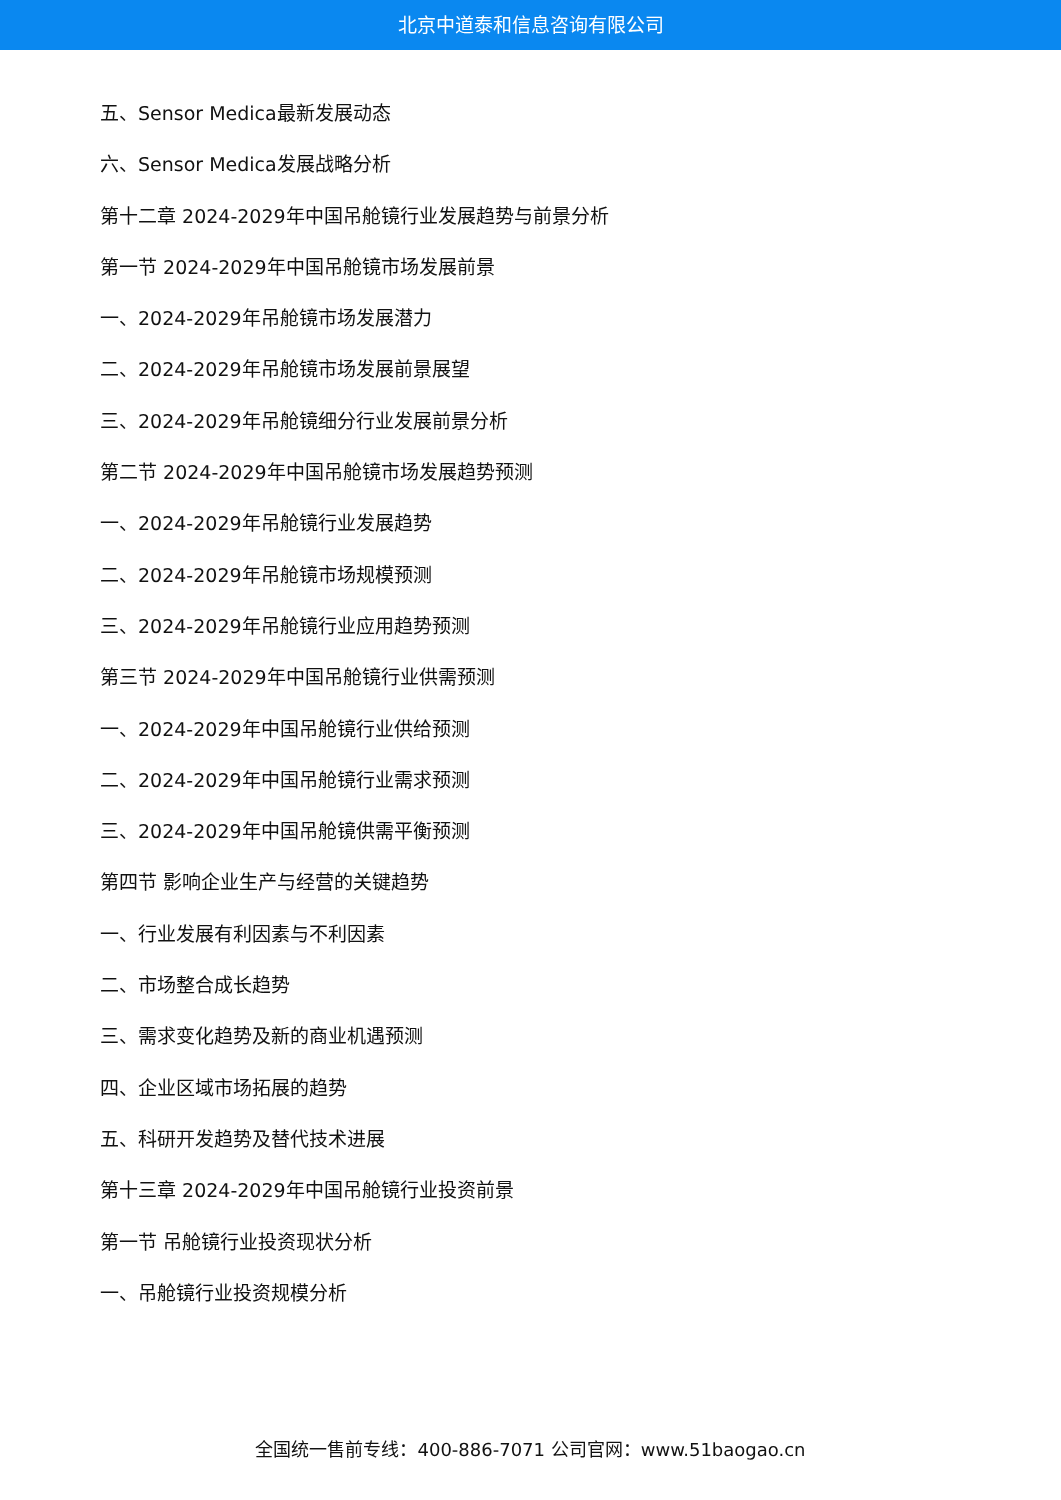北京中道泰和信息咨询有限公司
五、Sensor Medica最新发展动态
六、Sensor Medica发展战略分析
第十二章 2024-2029年中国吊舱镜行业发展趋势与前景分析
第一节 2024-2029年中国吊舱镜市场发展前景
一、2024-2029年吊舱镜市场发展潜力
二、2024-2029年吊舱镜市场发展前景展望
三、2024-2029年吊舱镜细分行业发展前景分析
第二节 2024-2029年中国吊舱镜市场发展趋势预测
一、2024-2029年吊舱镜行业发展趋势
二、2024-2029年吊舱镜市场规模预测
三、2024-2029年吊舱镜行业应用趋势预测
第三节 2024-2029年中国吊舱镜行业供需预测
一、2024-2029年中国吊舱镜行业供给预测
二、2024-2029年中国吊舱镜行业需求预测
三、2024-2029年中国吊舱镜供需平衡预测
第四节 影响企业生产与经营的关键趋势
一、行业发展有利因素与不利因素
二、市场整合成长趋势
三、需求变化趋势及新的商业机遇预测
四、企业区域市场拓展的趋势
五、科研开发趋势及替代技术进展
第十三章 2024-2029年中国吊舱镜行业投资前景
第一节 吊舱镜行业投资现状分析
一、吊舱镜行业投资规模分析
全国统一售前专线：400-886-7071 公司官网：www.51baogao.cn